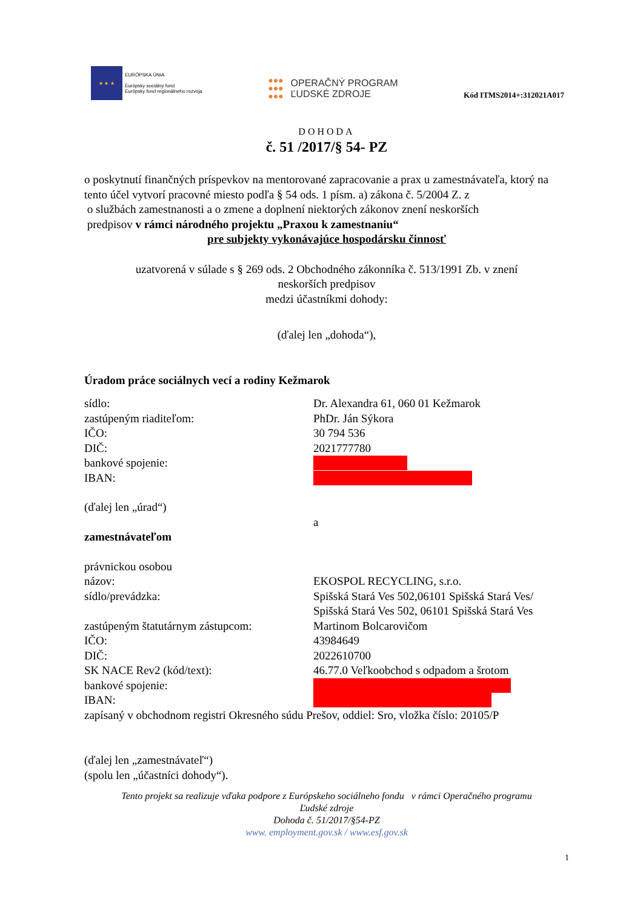★ ★ ★
EURÓPSKA ÚNIA
Európsky sociálny fond
Európsky fond regionálneho rozvoja
●●●
●●●
●●●
OPERAČNÝ PROGRAM
ĽUDSKÉ ZDROJE
Kód ITMS2014+:312021A017
DOHODA
č. 51 /2017/§ 54- PZ
o poskytnutí finančných príspevkov na mentorované zapracovanie a prax u zamestnávateľa, ktorý na tento účel vytvorí pracovné miesto podľa § 54 ods. 1 písm. a) zákona č. 5/2004 Z. z
o službách zamestnanosti a o zmene a doplnení niektorých zákonov znení neskorších
predpisov v rámci národného projektu „Praxou k zamestnaniu“
pre subjekty vykonávajúce hospodársku činnosť
uzatvorená v súlade s § 269 ods. 2 Obchodného zákonníka č. 513/1991 Zb. v znení
neskorších predpisov
medzi účastníkmi dohody:
(ďalej len „dohoda“),
Úradom práce sociálnych vecí a rodiny Kežmarok
sídlo: Dr. Alexandra 61, 060 01 Kežmarok
zastúpeným riaditeľom: PhDr. Ján Sýkora
IČO: 30 794 536
DIČ: 2021777780
bankové spojenie:
IBAN:
(ďalej len „úrad“)
a
zamestnávateľom
právnickou osobou
názov: EKOSPOL RECYCLING, s.r.o.
sídlo/prevádzka: Spišská Stará Ves 502,06101 Spišská Stará Ves/
Spišská Stará Ves 502, 06101 Spišská Stará Ves
zastúpeným štatutárnym zástupcom: Martinom Bolcarovičom
IČO: 43984649
DIČ: 2022610700
SK NACE Rev2 (kód/text): 46.77.0 Veľkoobchod s odpadom a šrotom
bankové spojenie:
IBAN:
zapísaný v obchodnom registri Okresného súdu Prešov, oddiel: Sro, vložka číslo: 20105/P
(ďalej len „zamestnávateľ“)
(spolu len „účastníci dohody“).
Tento projekt sa realizuje vďaka podpore z Európskeho sociálneho fondu v rámci Operačného programu
Ľudské zdroje
Dohoda č. 51/2017/§54-PZ
www. employment.gov.sk / www.esf.gov.sk
1